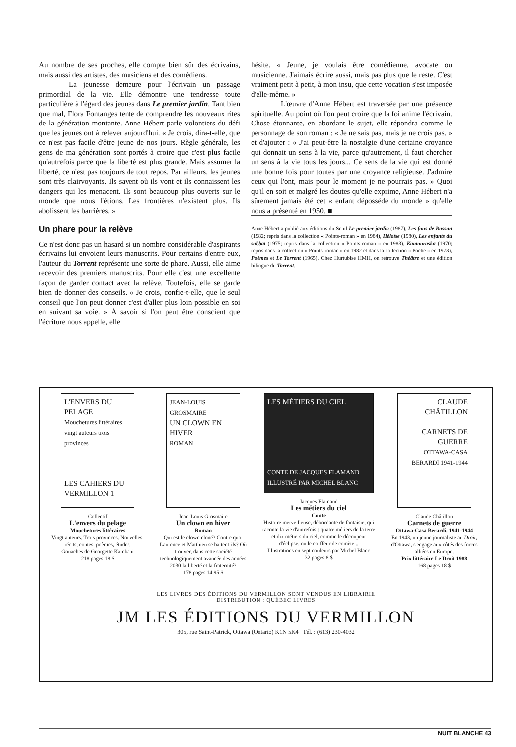Au nombre de ses proches, elle compte bien sûr des écrivains, mais aussi des artistes, des musiciens et des comédiens.
La jeunesse demeure pour l'écrivain un passage primordial de la vie. Elle démontre une tendresse toute particulière à l'égard des jeunes dans Le premier jardin. Tant bien que mal, Flora Fontanges tente de comprendre les nouveaux rites de la génération montante. Anne Hébert parle volontiers du défi que les jeunes ont à relever aujourd'hui. « Je crois, dira-t-elle, que ce n'est pas facile d'être jeune de nos jours. Règle générale, les gens de ma génération sont portés à croire que c'est plus facile qu'autrefois parce que la liberté est plus grande. Mais assumer la liberté, ce n'est pas toujours de tout repos. Par ailleurs, les jeunes sont très clairvoyants. Ils savent où ils vont et ils connaissent les dangers qui les menacent. Ils sont beaucoup plus ouverts sur le monde que nous l'étions. Les frontières n'existent plus. Ils abolissent les barrières. »
Un phare pour la relève
Ce n'est donc pas un hasard si un nombre considérable d'aspirants écrivains lui envoient leurs manuscrits. Pour certains d'entre eux, l'auteur du Torrent représente une sorte de phare. Aussi, elle aime recevoir des premiers manuscrits. Pour elle c'est une excellente façon de garder contact avec la relève. Toutefois, elle se garde bien de donner des conseils. « Je crois, confie-t-elle, que le seul conseil que l'on peut donner c'est d'aller plus loin possible en soi en suivant sa voie. » À savoir si l'on peut être conscient que l'écriture nous appelle, elle
hésite. « Jeune, je voulais être comédienne, avocate ou musicienne. J'aimais écrire aussi, mais pas plus que le reste. C'est vraiment petit à petit, à mon insu, que cette vocation s'est imposée d'elle-même. »
L'œuvre d'Anne Hébert est traversée par une présence spirituelle. Au point où l'on peut croire que la foi anime l'écrivain. Chose étonnante, en abordant le sujet, elle répondra comme le personnage de son roman : « Je ne sais pas, mais je ne crois pas. » et d'ajouter : « J'ai peut-être la nostalgie d'une certaine croyance qui donnait un sens à la vie, parce qu'autrement, il faut chercher un sens à la vie tous les jours... Ce sens de la vie qui est donné une bonne fois pour toutes par une croyance religieuse. J'admire ceux qui l'ont, mais pour le moment je ne pourrais pas. » Quoi qu'il en soit et malgré les doutes qu'elle exprime, Anne Hébert n'a sûrement jamais été cet « enfant dépossédé du monde » qu'elle nous a présenté en 1950. ■
Anne Hébert a publié aux éditions du Seuil Le premier jardin (1987), Les fous de Bassan (1982; repris dans la collection « Points-roman » en 1984), Héloïse (1980), Les enfants du sabbat (1975; repris dans la collection « Points-roman » en 1983), Kamouraska (1970; repris dans la collection « Points-roman » en 1982 et dans la collection « Poche » en 1973), Poèmes et Le Torrent (1965). Chez Hurtubise HMH, on retrouve Théâtre et une édition bilingue du Torrent.
L'ENVERS DU PELAGE
Mouchetures littéraires vingt auteurs trois provinces
LES CAHIERS DU VERMILLON 1
Collectif
L'envers du pelage
Mouchetures littéraires
Vingt auteurs. Trois provinces. Nouvelles, récits, contes, poèmes, études.
Gouaches de Georgette Kambani
218 pages 18 $
JEAN-LOUIS GROSMAIRE
UN CLOWN EN HIVER
ROMAN
Jean-Louis Grosmaire
Un clown en hiver
Roman
Qui est le clown cloné? Contre quoi Laurence et Matthieu se battent-ils? Où trouver, dans cette société technologiquement avancée des années 2030 la liberté et la fraternité?
178 pages 14,95 $
LES MÉTIERS DU CIEL
CONTE DE JACQUES FLAMAND
ILLUSTRÉ PAR MICHEL BLANC
Jacques Flamand
Les métiers du ciel
Conte
Histoire merveilleuse, débordante de fantaisie, qui raconte la vie d'autrefois : quatre métiers de la terre et dix métiers du ciel, comme le découpeur d'éclipse, ou le coiffeur de comète...
Illustrations en sept couleurs par Michel Blanc
32 pages 8 $
CLAUDE CHÂTILLON
CARNETS DE GUERRE
OTTAWA-CASA BERARDI 1941-1944
Claude Châtillon
Carnets de guerre
Ottawa-Casa Berardi. 1941-1944
En 1943, un jeune journaliste au Droit, d'Ottawa, s'engage aux côtés des forces alliées en Europe.
Prix littéraire Le Droit 1988
168 pages 18 $
LES LIVRES DES ÉDITIONS DU VERMILLON SONT VENDUS EN LIBRAIRIE
DISTRIBUTION : QUÉBEC LIVRES
JM LES ÉDITIONS DU VERMILLON
305, rue Saint-Patrick, Ottawa (Ontario) K1N 5K4 Tél. : (613) 230-4032
NUIT BLANCHE 43